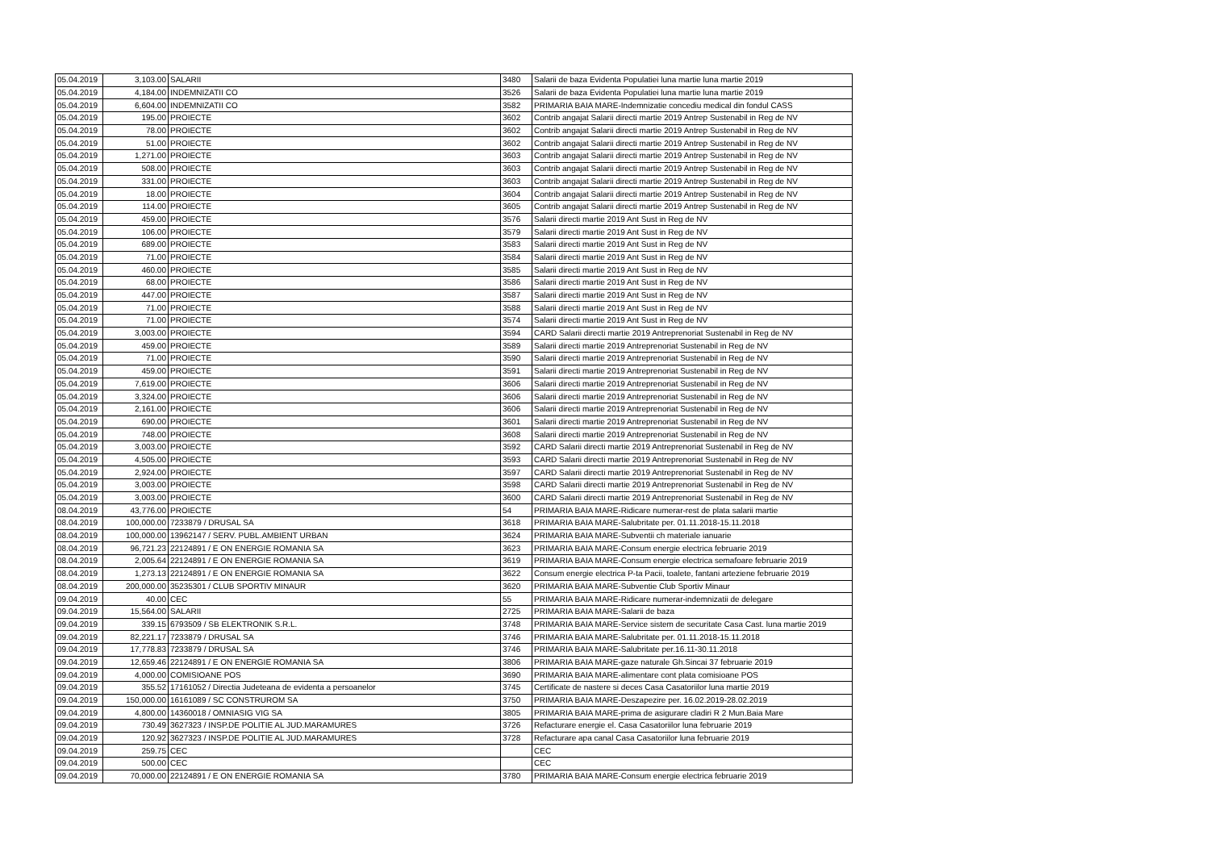| 05.04.2019 | 3,103.00 | SALARII | 3480 | Salarii de baza Evidenta Populatiei luna martie luna martie 2019 |
| 05.04.2019 | 4,184.00 | INDEMNIZATII CO | 3526 | Salarii de baza Evidenta Populatiei luna martie luna martie 2019 |
| 05.04.2019 | 6,604.00 | INDEMNIZATII CO | 3582 | PRIMARIA BAIA MARE-Indemnizatie concediu medical din fondul CASS |
| 05.04.2019 | 195.00 | PROIECTE | 3602 | Contrib angajat Salarii directi martie 2019 Antrep Sustenabil in Reg de NV |
| 05.04.2019 | 78.00 | PROIECTE | 3602 | Contrib angajat Salarii directi martie 2019 Antrep Sustenabil in Reg de NV |
| 05.04.2019 | 51.00 | PROIECTE | 3602 | Contrib angajat Salarii directi martie 2019 Antrep Sustenabil in Reg de NV |
| 05.04.2019 | 1,271.00 | PROIECTE | 3603 | Contrib angajat Salarii directi martie 2019 Antrep Sustenabil in Reg de NV |
| 05.04.2019 | 508.00 | PROIECTE | 3603 | Contrib angajat Salarii directi martie 2019 Antrep Sustenabil in Reg de NV |
| 05.04.2019 | 331.00 | PROIECTE | 3603 | Contrib angajat Salarii directi martie 2019 Antrep Sustenabil in Reg de NV |
| 05.04.2019 | 18.00 | PROIECTE | 3604 | Contrib angajat Salarii directi martie 2019 Antrep Sustenabil in Reg de NV |
| 05.04.2019 | 114.00 | PROIECTE | 3605 | Contrib angajat Salarii directi martie 2019 Antrep Sustenabil in Reg de NV |
| 05.04.2019 | 459.00 | PROIECTE | 3576 | Salarii directi martie 2019 Ant Sust in Reg de NV |
| 05.04.2019 | 106.00 | PROIECTE | 3579 | Salarii directi martie 2019 Ant Sust in Reg de NV |
| 05.04.2019 | 689.00 | PROIECTE | 3583 | Salarii directi martie 2019 Ant Sust in Reg de NV |
| 05.04.2019 | 71.00 | PROIECTE | 3584 | Salarii directi martie 2019 Ant Sust in Reg de NV |
| 05.04.2019 | 460.00 | PROIECTE | 3585 | Salarii directi martie 2019 Ant Sust in Reg de NV |
| 05.04.2019 | 68.00 | PROIECTE | 3586 | Salarii directi martie 2019 Ant Sust in Reg de NV |
| 05.04.2019 | 447.00 | PROIECTE | 3587 | Salarii directi martie 2019 Ant Sust in Reg de NV |
| 05.04.2019 | 71.00 | PROIECTE | 3588 | Salarii directi martie 2019 Ant Sust in Reg de NV |
| 05.04.2019 | 71.00 | PROIECTE | 3574 | Salarii directi martie 2019 Ant Sust in Reg de NV |
| 05.04.2019 | 3,003.00 | PROIECTE | 3594 | CARD Salarii directi martie 2019 Antreprenoriat Sustenabil in Reg de NV |
| 05.04.2019 | 459.00 | PROIECTE | 3589 | Salarii directi martie 2019 Antreprenoriat Sustenabil in Reg de NV |
| 05.04.2019 | 71.00 | PROIECTE | 3590 | Salarii directi martie 2019 Antreprenoriat Sustenabil in Reg de NV |
| 05.04.2019 | 459.00 | PROIECTE | 3591 | Salarii directi martie 2019 Antreprenoriat Sustenabil in Reg de NV |
| 05.04.2019 | 7,619.00 | PROIECTE | 3606 | Salarii directi martie 2019 Antreprenoriat Sustenabil in Reg de NV |
| 05.04.2019 | 3,324.00 | PROIECTE | 3606 | Salarii directi martie 2019 Antreprenoriat Sustenabil in Reg de NV |
| 05.04.2019 | 2,161.00 | PROIECTE | 3606 | Salarii directi martie 2019 Antreprenoriat Sustenabil in Reg de NV |
| 05.04.2019 | 690.00 | PROIECTE | 3601 | Salarii directi martie 2019 Antreprenoriat Sustenabil in Reg de NV |
| 05.04.2019 | 748.00 | PROIECTE | 3608 | Salarii directi martie 2019 Antreprenoriat Sustenabil in Reg de NV |
| 05.04.2019 | 3,003.00 | PROIECTE | 3592 | CARD Salarii directi martie 2019 Antreprenoriat Sustenabil in Reg de NV |
| 05.04.2019 | 4,505.00 | PROIECTE | 3593 | CARD Salarii directi martie 2019 Antreprenoriat Sustenabil in Reg de NV |
| 05.04.2019 | 2,924.00 | PROIECTE | 3597 | CARD Salarii directi martie 2019 Antreprenoriat Sustenabil in Reg de NV |
| 05.04.2019 | 3,003.00 | PROIECTE | 3598 | CARD Salarii directi martie 2019 Antreprenoriat Sustenabil in Reg de NV |
| 05.04.2019 | 3,003.00 | PROIECTE | 3600 | CARD Salarii directi martie 2019 Antreprenoriat Sustenabil in Reg de NV |
| 08.04.2019 | 43,776.00 | PROIECTE | 54 | PRIMARIA BAIA MARE-Ridicare numerar-rest de plata salarii martie |
| 08.04.2019 | 100,000.00 | 7233879 / DRUSAL SA | 3618 | PRIMARIA BAIA MARE-Salubritate per. 01.11.2018-15.11.2018 |
| 08.04.2019 | 100,000.00 | 13962147 / SERV. PUBL.AMBIENT URBAN | 3624 | PRIMARIA BAIA MARE-Subventii ch materiale ianuarie |
| 08.04.2019 | 96,721.23 | 22124891 / E ON ENERGIE ROMANIA SA | 3623 | PRIMARIA BAIA MARE-Consum energie electrica februarie 2019 |
| 08.04.2019 | 2,005.64 | 22124891 / E ON ENERGIE ROMANIA SA | 3619 | PRIMARIA BAIA MARE-Consum energie electrica semafoare februarie 2019 |
| 08.04.2019 | 1,273.13 | 22124891 / E ON ENERGIE ROMANIA SA | 3622 | Consum energie electrica P-ta Pacii, toalete, fantani arteziene februarie 2019 |
| 08.04.2019 | 200,000.00 | 35235301 / CLUB SPORTIV MINAUR | 3620 | PRIMARIA BAIA MARE-Subventie Club Sportiv Minaur |
| 09.04.2019 | 40.00 | CEC | 55 | PRIMARIA BAIA MARE-Ridicare numerar-indemnizatii de delegare |
| 09.04.2019 | 15,564.00 | SALARII | 2725 | PRIMARIA BAIA MARE-Salarii de baza |
| 09.04.2019 | 339.15 | 6793509 / SB ELEKTRONIK S.R.L. | 3748 | PRIMARIA BAIA MARE-Service sistem de securitate Casa Cast. luna martie 2019 |
| 09.04.2019 | 82,221.17 | 7233879 / DRUSAL SA | 3746 | PRIMARIA BAIA MARE-Salubritate per. 01.11.2018-15.11.2018 |
| 09.04.2019 | 17,778.83 | 7233879 / DRUSAL SA | 3746 | PRIMARIA BAIA MARE-Salubritate per.16.11-30.11.2018 |
| 09.04.2019 | 12,659.46 | 22124891 / E ON ENERGIE ROMANIA SA | 3806 | PRIMARIA BAIA MARE-gaze naturale Gh.Sincai 37 februarie 2019 |
| 09.04.2019 | 4,000.00 | COMISIOANE POS | 3690 | PRIMARIA BAIA MARE-alimentare cont plata comisioane POS |
| 09.04.2019 | 355.52 | 17161052 / Directia Judeteana de evidenta a persoanelor | 3745 | Certificate de nastere si deces Casa Casatoriilor luna martie 2019 |
| 09.04.2019 | 150,000.00 | 16161089 / SC CONSTRUROM SA | 3750 | PRIMARIA BAIA MARE-Deszapezire per. 16.02.2019-28.02.2019 |
| 09.04.2019 | 4,800.00 | 14360018 / OMNIASIG VIG SA | 3805 | PRIMARIA BAIA MARE-prima de asigurare cladiri R 2 Mun.Baia Mare |
| 09.04.2019 | 730.49 | 3627323 / INSP.DE POLITIE AL JUD.MARAMURES | 3726 | Refacturare energie el. Casa Casatoriilor luna februarie 2019 |
| 09.04.2019 | 120.92 | 3627323 / INSP.DE POLITIE AL JUD.MARAMURES | 3728 | Refacturare apa canal Casa Casatoriilor luna februarie 2019 |
| 09.04.2019 | 259.75 | CEC | | CEC |
| 09.04.2019 | 500.00 | CEC | | CEC |
| 09.04.2019 | 70,000.00 | 22124891 / E ON ENERGIE ROMANIA SA | 3780 | PRIMARIA BAIA MARE-Consum energie electrica februarie 2019 |